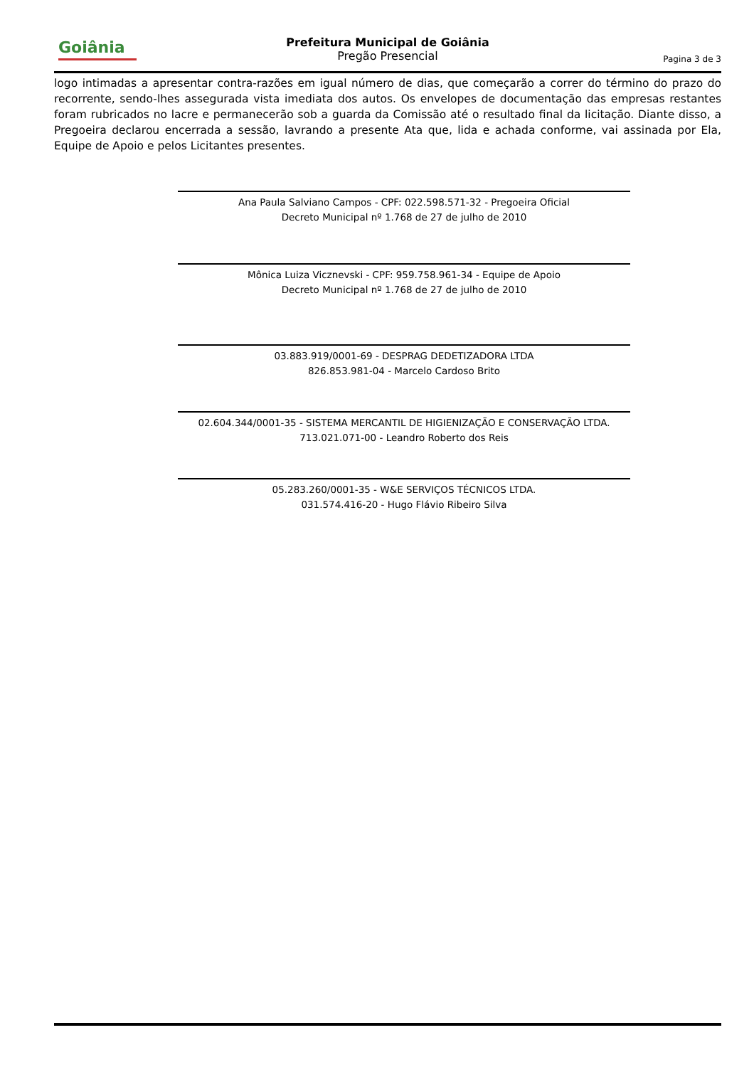Goiânia
Prefeitura Municipal de Goiânia
Pregão Presencial
Pagina 3 de 3
logo intimadas a apresentar contra-razões em igual número de dias, que começarão a correr do término do prazo do recorrente, sendo-lhes assegurada vista imediata dos autos. Os envelopes de documentação das empresas restantes foram rubricados no lacre e permanecerão sob a guarda da Comissão até o resultado final da licitação. Diante disso, a Pregoeira declarou encerrada a sessão, lavrando a presente Ata que, lida e achada conforme, vai assinada por Ela, Equipe de Apoio e pelos Licitantes presentes.
Ana Paula Salviano Campos - CPF: 022.598.571-32 - Pregoeira Oficial
Decreto Municipal nº 1.768 de 27 de julho de 2010
Mônica Luiza Vicznevski - CPF: 959.758.961-34 - Equipe de Apoio
Decreto Municipal nº 1.768 de 27 de julho de 2010
03.883.919/0001-69 - DESPRAG DEDETIZADORA LTDA
826.853.981-04 - Marcelo Cardoso Brito
02.604.344/0001-35 - SISTEMA MERCANTIL DE HIGIENIZAÇÃO E CONSERVAÇÃO LTDA.
713.021.071-00 - Leandro Roberto dos Reis
05.283.260/0001-35 - W&E SERVIÇOS TÉCNICOS LTDA.
031.574.416-20 - Hugo Flávio Ribeiro Silva